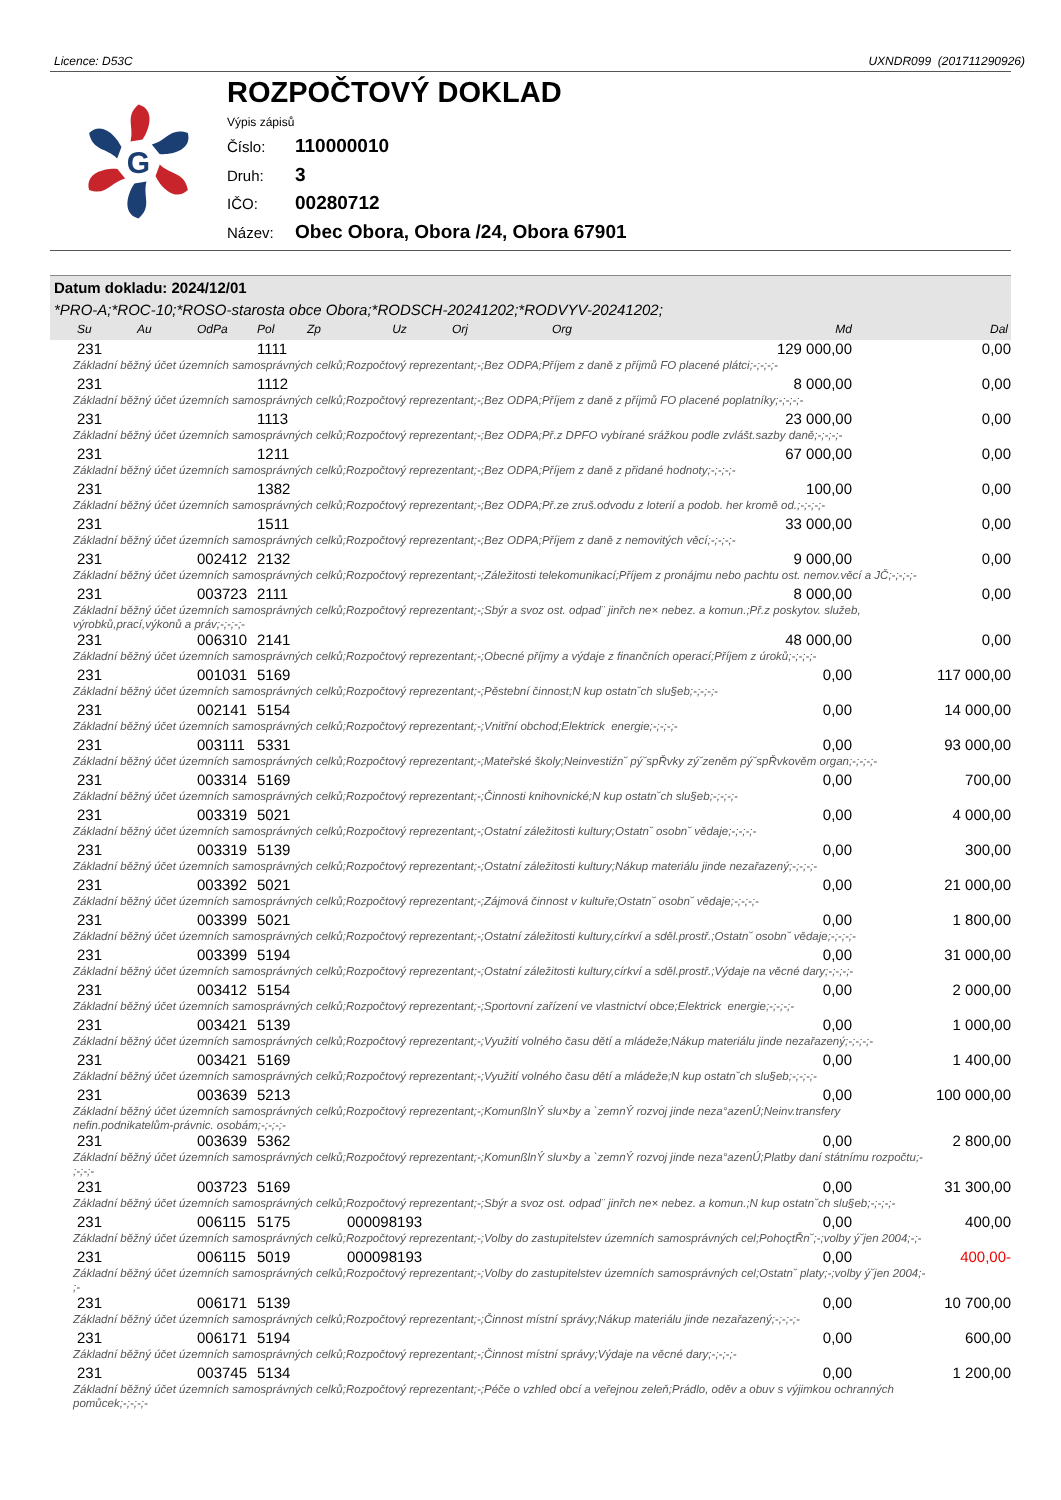Licence: D53C UXNDR099 (201711290926)
G
ROZPOČTOVÝ DOKLAD
Výpis zápisů
Číslo: 110000010
Druh: 3
IČO: 00280712
Název: Obec Obora, Obora /24, Obora 67901
Datum dokladu: 2024/12/01
*PRO-A;*ROC-10;*ROSO-starosta obce Obora;*RODSCH-20241202;*RODVYV-20241202;
| | Su | Au | OdPa | Pol | Zp | Uz | Orj | Org | Md | Dal |
| --- | --- | --- | --- | --- | --- | --- | --- | --- | --- | --- |
| | 231 | | | 1111 | | | | | 129 000,00 | 0,00 |
| Základní běžný účet územních samosprávných celků;Rozpočtový reprezentant;-;Bez ODPA;Příjem z daně z příjmů FO placené plátci;-;-;-;- | | | | | | | | | | |
| | 231 | | | 1112 | | | | | 8 000,00 | 0,00 |
| Základní běžný účet územních samosprávných celků;Rozpočtový reprezentant;-;Bez ODPA;Příjem z daně z příjmů FO placené poplatníky;-;-;-;- | | | | | | | | | | |
| | 231 | | | 1113 | | | | | 23 000,00 | 0,00 |
| Základní běžný účet územních samosprávných celků;Rozpočtový reprezentant;-;Bez ODPA;Př.z DPFO vybírané srážkou podle zvlášt.sazby daně;-;-;-;- | | | | | | | | | | |
| | 231 | | | 1211 | | | | | 67 000,00 | 0,00 |
| Základní běžný účet územních samosprávných celků;Rozpočtový reprezentant;-;Bez ODPA;Příjem z daně z přidané hodnoty;-;-;-;- | | | | | | | | | | |
| | 231 | | | 1382 | | | | | 100,00 | 0,00 |
| Základní běžný účet územních samosprávných celků;Rozpočtový reprezentant;-;Bez ODPA;Př.ze zruš.odvodu z loterií a podob. her kromě od.;-;-;-;- | | | | | | | | | | |
| | 231 | | | 1511 | | | | | 33 000,00 | 0,00 |
| Základní běžný účet územních samosprávných celků;Rozpočtový reprezentant;-;Bez ODPA;Příjem z daně z nemovitých věcí;-;-;-;- | | | | | | | | | | |
| | 231 | | 002412 | 2132 | | | | | 9 000,00 | 0,00 |
| Základní běžný účet územních samosprávných celků;Rozpočtový reprezentant;-;Záležitosti telekomunikací;Příjem z pronájmu nebo pachtu ost. nemov.věcí a JČ;-;-;-;- | | | | | | | | | | |
| | 231 | | 003723 | 2111 | | | | | 8 000,00 | 0,00 |
| Základní běžný účet územních samosprávných celků;Rozpočtový reprezentant;-;Sbýr a svoz ost. odpad¨ jinřch ne× nebez. a komun.;Př.z poskytov. služeb, výrobků,prací,výkonů a práv;-;-;-;- | | | | | | | | | | |
| | 231 | | 006310 | 2141 | | | | | 48 000,00 | 0,00 |
| Základní běžný účet územních samosprávných celků;Rozpočtový reprezentant;-;Obecné příjmy a výdaje z finančních operací;Příjem z úroků;-;-;-;- | | | | | | | | | | |
| | 231 | | 001031 | 5169 | | | | | 0,00 | 117 000,00 |
| Základní běžný účet územních samosprávných celků;Rozpočtový reprezentant;-;Pěstební činnost;N kup ostatn˘ch slu§eb;-;-;-;- | | | | | | | | | | |
| | 231 | | 002141 | 5154 | | | | | 0,00 | 14 000,00 |
| Základní běžný účet územních samosprávných celků;Rozpočtový reprezentant;-;Vnitřní obchod;Elektrick energie;-;-;-;- | | | | | | | | | | |
| | 231 | | 003111 | 5331 | | | | | 0,00 | 93 000,00 |
| Základní běžný účet územních samosprávných celků;Rozpočtový reprezentant;-;Mateřské školy;Neinvestiźn˘ pý˘spŘvky zý˘zeněm pý˘spŘvkověm organ;-;-;-;- | | | | | | | | | | |
| | 231 | | 003314 | 5169 | | | | | 0,00 | 700,00 |
| Základní běžný účet územních samosprávných celků;Rozpočtový reprezentant;-;Činnosti knihovnické;N kup ostatn˘ch slu§eb;-;-;-;- | | | | | | | | | | |
| | 231 | | 003319 | 5021 | | | | | 0,00 | 4 000,00 |
| Základní běžný účet územních samosprávných celků;Rozpočtový reprezentant;-;Ostatní záležitosti kultury;Ostatn˘ osobn˘ vědaje;-;-;-;- | | | | | | | | | | |
| | 231 | | 003319 | 5139 | | | | | 0,00 | 300,00 |
| Základní běžný účet územních samosprávných celků;Rozpočtový reprezentant;-;Ostatní záležitosti kultury;Nákup materiálu jinde nezařazený;-;-;-;- | | | | | | | | | | |
| | 231 | | 003392 | 5021 | | | | | 0,00 | 21 000,00 |
| Základní běžný účet územních samosprávných celků;Rozpočtový reprezentant;-;Zájmová činnost v kultuře;Ostatn˘ osobn˘ vědaje;-;-;-;- | | | | | | | | | | |
| | 231 | | 003399 | 5021 | | | | | 0,00 | 1 800,00 |
| Základní běžný účet územních samosprávných celků;Rozpočtový reprezentant;-;Ostatní záležitosti kultury,církví a sděl.prostř.;Ostatn˘ osobn˘ vědaje;-;-;-;- | | | | | | | | | | |
| | 231 | | 003399 | 5194 | | | | | 0,00 | 31 000,00 |
| Základní běžný účet územních samosprávných celků;Rozpočtový reprezentant;-;Ostatní záležitosti kultury,církví a sděl.prostř.;Výdaje na věcné dary;-;-;-;- | | | | | | | | | | |
| | 231 | | 003412 | 5154 | | | | | 0,00 | 2 000,00 |
| Základní běžný účet územních samosprávných celků;Rozpočtový reprezentant;-;Sportovní zařízení ve vlastnictví obce;Elektrick energie;-;-;-;- | | | | | | | | | | |
| | 231 | | 003421 | 5139 | | | | | 0,00 | 1 000,00 |
| Základní běžný účet územních samosprávných celků;Rozpočtový reprezentant;-;Využití volného času dětí a mládeže;Nákup materiálu jinde nezařazený;-;-;-;- | | | | | | | | | | |
| | 231 | | 003421 | 5169 | | | | | 0,00 | 1 400,00 |
| Základní běžný účet územních samosprávných celků;Rozpočtový reprezentant;-;Využití volného času dětí a mládeže;N kup ostatn˘ch slu§eb;-;-;-;- | | | | | | | | | | |
| | 231 | | 003639 | 5213 | | | | | 0,00 | 100 000,00 |
| Základní běžný účet územních samosprávných celků;Rozpočtový reprezentant;-;KomunßlnÝ slu×by a `zemnÝ rozvoj jinde neza°azenÚ;Neinv.transfery nefin.podnikatelům-právnic. osobám;-;-;-;- | | | | | | | | | | |
| | 231 | | 003639 | 5362 | | | | | 0,00 | 2 800,00 |
| Základní běžný účet územních samosprávných celků;Rozpočtový reprezentant;-;KomunßlnÝ slu×by a `zemnÝ rozvoj jinde neza°azenÚ;Platby daní státnímu rozpočtu;- ;-;-;- | | | | | | | | | | |
| | 231 | | 003723 | 5169 | | | | | 0,00 | 31 300,00 |
| Základní běžný účet územních samosprávných celků;Rozpočtový reprezentant;-;Sbýr a svoz ost. odpad¨ jinřch ne× nebez. a komun.;N kup ostatn˘ch slu§eb;-;-;-;- | | | | | | | | | | |
| | 231 | | 006115 | 5175 | | 000098193 | | | 0,00 | 400,00 |
| Základní běžný účet územních samosprávných celků;Rozpočtový reprezentant;-;Volby do zastupitelstev územních samosprávných cel;PohoçtŘn˘;-;volby ý˘jen 2004;-;- | | | | | | | | | | |
| | 231 | | 006115 | 5019 | | 000098193 | | | 0,00 | 400,00- |
| Základní běžný účet územních samosprávných celků;Rozpočtový reprezentant;-;Volby do zastupitelstev územních samosprávných cel;Ostatn˘ platy;-;volby ý˘jen 2004;- ;- | | | | | | | | | | |
| | 231 | | 006171 | 5139 | | | | | 0,00 | 10 700,00 |
| Základní běžný účet územních samosprávných celků;Rozpočtový reprezentant;-;Činnost místní správy;Nákup materiálu jinde nezařazený;-;-;-;- | | | | | | | | | | |
| | 231 | | 006171 | 5194 | | | | | 0,00 | 600,00 |
| Základní běžný účet územních samosprávných celků;Rozpočtový reprezentant;-;Činnost místní správy;Výdaje na věcné dary;-;-;-;- | | | | | | | | | | |
| | 231 | | 003745 | 5134 | | | | | 0,00 | 1 200,00 |
| Základní běžný účet územních samosprávných celků;Rozpočtový reprezentant;-;Péče o vzhled obcí a veřejnou zeleň;Prádlo, oděv a obuv s výjimkou ochranných pomůcek;-;-;-;- | | | | | | | | | | |